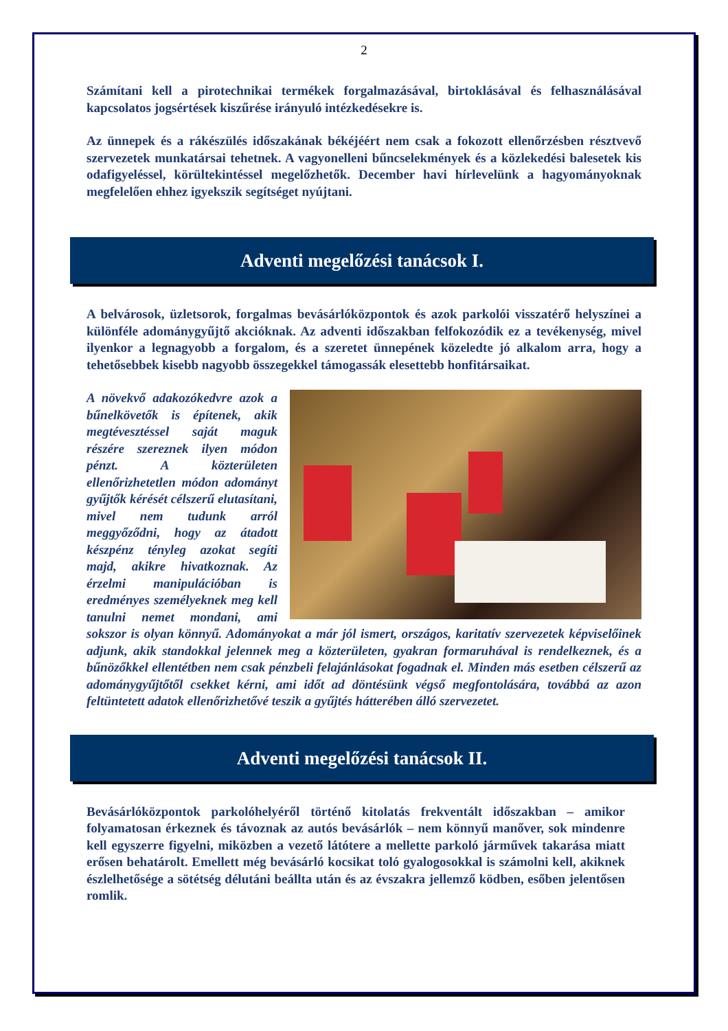2
Számítani kell a pirotechnikai termékek forgalmazásával, birtoklásával és felhasználásával kapcsolatos jogsértések kiszűrése irányuló intézkedésekre is.
Az ünnepek és a rákészülés időszakának békéjéért nem csak a fokozott ellenőrzésben résztvevő szervezetek munkatársai tehetnek. A vagyonelleni bűncselekmények és a közlekedési balesetek kis odafigyeléssel, körültekintéssel megelőzhetők. December havi hírlevelünk a hagyományoknak megfelelően ehhez igyekszik segítséget nyújtani.
Adventi megelőzési tanácsok I.
A belvárosok, üzletsorok, forgalmas bevásárlóközpontok és azok parkolói visszatérő helyszínei a különféle adománygyűjtő akcióknak. Az adventi időszakban felfokozódik ez a tevékenység, mivel ilyenkor a legnagyobb a forgalom, és a szeretet ünnepének közeledte jó alkalom arra, hogy a tehetősebbek kisebb nagyobb összegekkel támogassák elesettebb honfitársaikat.
A növekvő adakozókedvre azok a bűnelkövetők is építenek, akik megtévesztéssel saját maguk részére szereznek ilyen módon pénzt. A közterületen ellenőrizhetetlen módon adományt gyűjtők kérését célszerű elutasítani, mivel nem tudunk arról meggyőződni, hogy az átadott készpénz tényleg azokat segíti majd, akikre hivatkoznak. Az érzelmi manipulációban is eredményes személyeknek meg kell tanulni nemet mondani, ami sokszor is olyan könnyű. Adományokat a már jól ismert, országos, karitatív szervezetek képviselőinek adjunk, akik standokkal jelennek meg a közterületen, gyakran formaruhával is rendelkeznek, és a bűnözőkkel ellentétben nem csak pénzbeli felajánlásokat fogadnak el. Minden más esetben célszerű az adománygyűjtőtől csekket kérni, ami időt ad döntésünk végső megfontolására, továbbá az azon feltüntetett adatok ellenőrizhetővé teszik a gyűjtés hátterében álló szervezetet.
Adventi megelőzési tanácsok II.
Bevásárlóközpontok parkolóhelyéről történő kitolatás frekventált időszakban – amikor folyamatosan érkeznek és távoznak az autós bevásárlók – nem könnyű manőver, sok mindenre kell egyszerre figyelni, miközben a vezető látótere a mellette parkoló járművek takarása miatt erősen behatárolt. Emellett még bevásárló kocsikat toló gyalogosokkal is számolni kell, akiknek észlelhetősége a sötétség délutáni beállta után és az évszakra jellemző ködben, esőben jelentősen romlik.